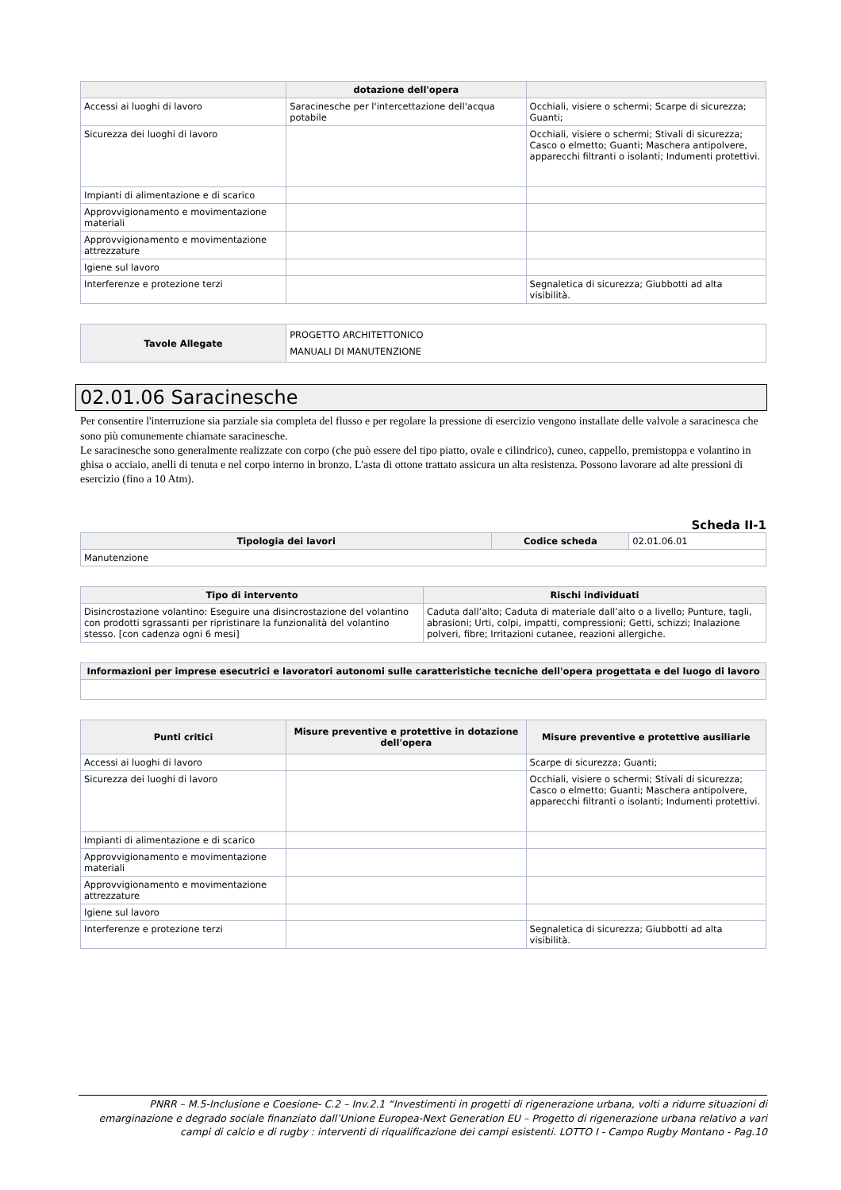| | dotazione dell'opera | |
| --- | --- | --- |
| Accessi ai luoghi di lavoro | Saracinesche per l'intercettazione dell'acqua potabile | Occhiali, visiere o schermi; Scarpe di sicurezza; Guanti; |
| Sicurezza dei luoghi di lavoro | | Occhiali, visiere o schermi; Stivali di sicurezza; Casco o elmetto; Guanti; Maschera antipolvere, apparecchi filtranti o isolanti; Indumenti protettivi. |
| Impianti di alimentazione e di scarico | | |
| Approvvigionamento e movimentazione materiali | | |
| Approvvigionamento e movimentazione attrezzature | | |
| Igiene sul lavoro | | |
| Interferenze e protezione terzi | | Segnaletica di sicurezza; Giubbotti ad alta visibilità. |
| Tavole Allegate | PROGETTO ARCHITETTONICO MANUALI DI MANUTENZIONE |
02.01.06 Saracinesche
Per consentire l'interruzione sia parziale sia completa del flusso e per regolare la pressione di esercizio vengono installate delle valvole a saracinesca che sono più comunemente chiamate saracinesche.
Le saracinesche sono generalmente realizzate con corpo (che può essere del tipo piatto, ovale e cilindrico), cuneo, cappello, premistoppa e volantino in ghisa o acciaio, anelli di tenuta e nel corpo interno in bronzo. L'asta di ottone trattato assicura un alta resistenza. Possono lavorare ad alte pressioni di esercizio (fino a 10 Atm).
Scheda II-1
| Tipologia dei lavori | Codice scheda | 02.01.06.01 |
| Manutenzione | | |
| Tipo di intervento | Rischi individuati |
| --- | --- |
| Disincrostazione volantino: Eseguire una disincrostazione del volantino con prodotti sgrassanti per ripristinare la funzionalità del volantino stesso. [con cadenza ogni 6 mesi] | Caduta dall’alto; Caduta di materiale dall’alto o a livello; Punture, tagli, abrasioni; Urti, colpi, impatti, compressioni; Getti, schizzi; Inalazione polveri, fibre; Irritazioni cutanee, reazioni allergiche. |
| Informazioni per imprese esecutrici e lavoratori autonomi sulle caratteristiche tecniche dell'opera progettata e del luogo di lavoro |
| --- |
| Punti critici | Misure preventive e protettive in dotazione dell'opera | Misure preventive e protettive ausiliarie |
| --- | --- | --- |
| Accessi ai luoghi di lavoro | | Scarpe di sicurezza; Guanti; |
| Sicurezza dei luoghi di lavoro | | Occhiali, visiere o schermi; Stivali di sicurezza; Casco o elmetto; Guanti; Maschera antipolvere, apparecchi filtranti o isolanti; Indumenti protettivi. |
| Impianti di alimentazione e di scarico | | |
| Approvvigionamento e movimentazione materiali | | |
| Approvvigionamento e movimentazione attrezzature | | |
| Igiene sul lavoro | | |
| Interferenze e protezione terzi | | Segnaletica di sicurezza; Giubbotti ad alta visibilità. |
PNRR – M.5-Inclusione e Coesione- C.2 – Inv.2.1 “Investimenti in progetti di rigenerazione urbana, volti a ridurre situazioni di emarginazione e degrado sociale finanziato dall’Unione Europea-Next Generation EU – Progetto di rigenerazione urbana relativo a vari campi di calcio e di rugby : interventi di riqualificazione dei campi esistenti. LOTTO I - Campo Rugby Montano - Pag.10